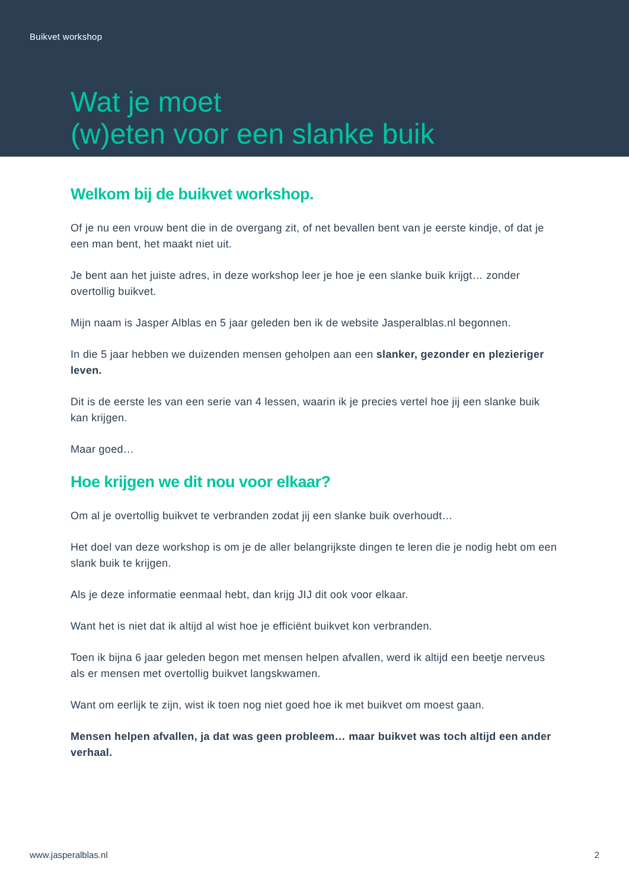Buikvet workshop
Wat je moet
(w)eten voor een slanke buik
Welkom bij de buikvet workshop.
Of je nu een vrouw bent die in de overgang zit, of net bevallen bent van je eerste kindje, of dat je een man bent, het maakt niet uit.
Je bent aan het juiste adres, in deze workshop leer je hoe je een slanke buik krijgt… zonder overtollig buikvet.
Mijn naam is Jasper Alblas en 5 jaar geleden ben ik de website Jasperalblas.nl begonnen.
In die 5 jaar hebben we duizenden mensen geholpen aan een slanker, gezonder en plezieriger leven.
Dit is de eerste les van een serie van 4 lessen, waarin ik je precies vertel hoe jij een slanke buik kan krijgen.
Maar goed…
Hoe krijgen we dit nou voor elkaar?
Om al je overtollig buikvet te verbranden zodat jij een slanke buik overhoudt…
Het doel van deze workshop is om je de aller belangrijkste dingen te leren die je nodig hebt om een slank buik te krijgen.
Als je deze informatie eenmaal hebt, dan krijg JIJ dit ook voor elkaar.
Want het is niet dat ik altijd al wist hoe je efficiënt buikvet kon verbranden.
Toen ik bijna 6 jaar geleden begon met mensen helpen afvallen, werd ik altijd een beetje nerveus als er mensen met overtollig buikvet langskwamen.
Want om eerlijk te zijn, wist ik toen nog niet goed hoe ik met buikvet om moest gaan.
Mensen helpen afvallen, ja dat was geen probleem… maar buikvet was toch altijd een ander verhaal.
www.jasperalblas.nl 2